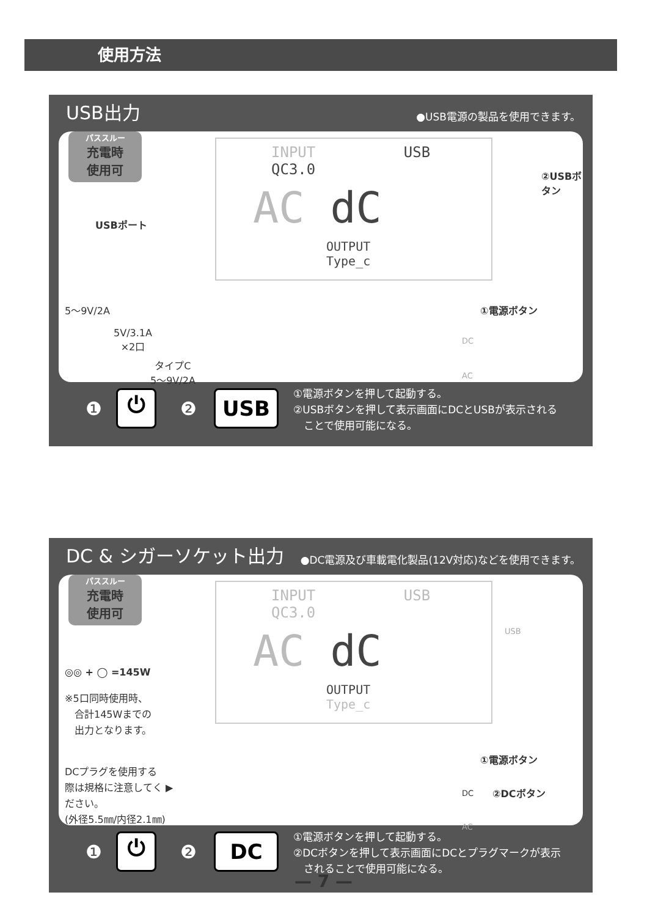使用方法
USB出力
●USB電源の製品を使用できます。
パススルー
充電時
使用可
USBポート
5〜9V/2A
5V/3.1A
×2口
タイプC
5〜9V/2A
INPUT USB QC3.0
AC dC
OUTPUT Type_c
②USBボタン
①電源ボタン
DC
AC
①電源ボタンを押して起動する。
②USBボタンを押して表示画面にDCとUSBが表示される
　ことで使用可能になる。
❶ ⏻ ❷ USB
DC & シガーソケット出力
●DC電源及び車載電化製品(12V対応)などを使用できます。
パススルー
充電時
使用可
◎◎ + ◯ =145W
※5口同時使用時、
　合計145Wまでの
　出力となります。
DCプラグを使用する
際は規格に注意してく ▶
ださい。
(外径5.5㎜/内径2.1㎜)
INPUT USB QC3.0
AC dC
OUTPUT Type_c
USB
①電源ボタン
DC ②DCボタン
AC
①電源ボタンを押して起動する。
②DCボタンを押して表示画面にDCとプラグマークが表示
　されることで使用可能になる。
❶ ⏻ ❷ DC
— 7 —